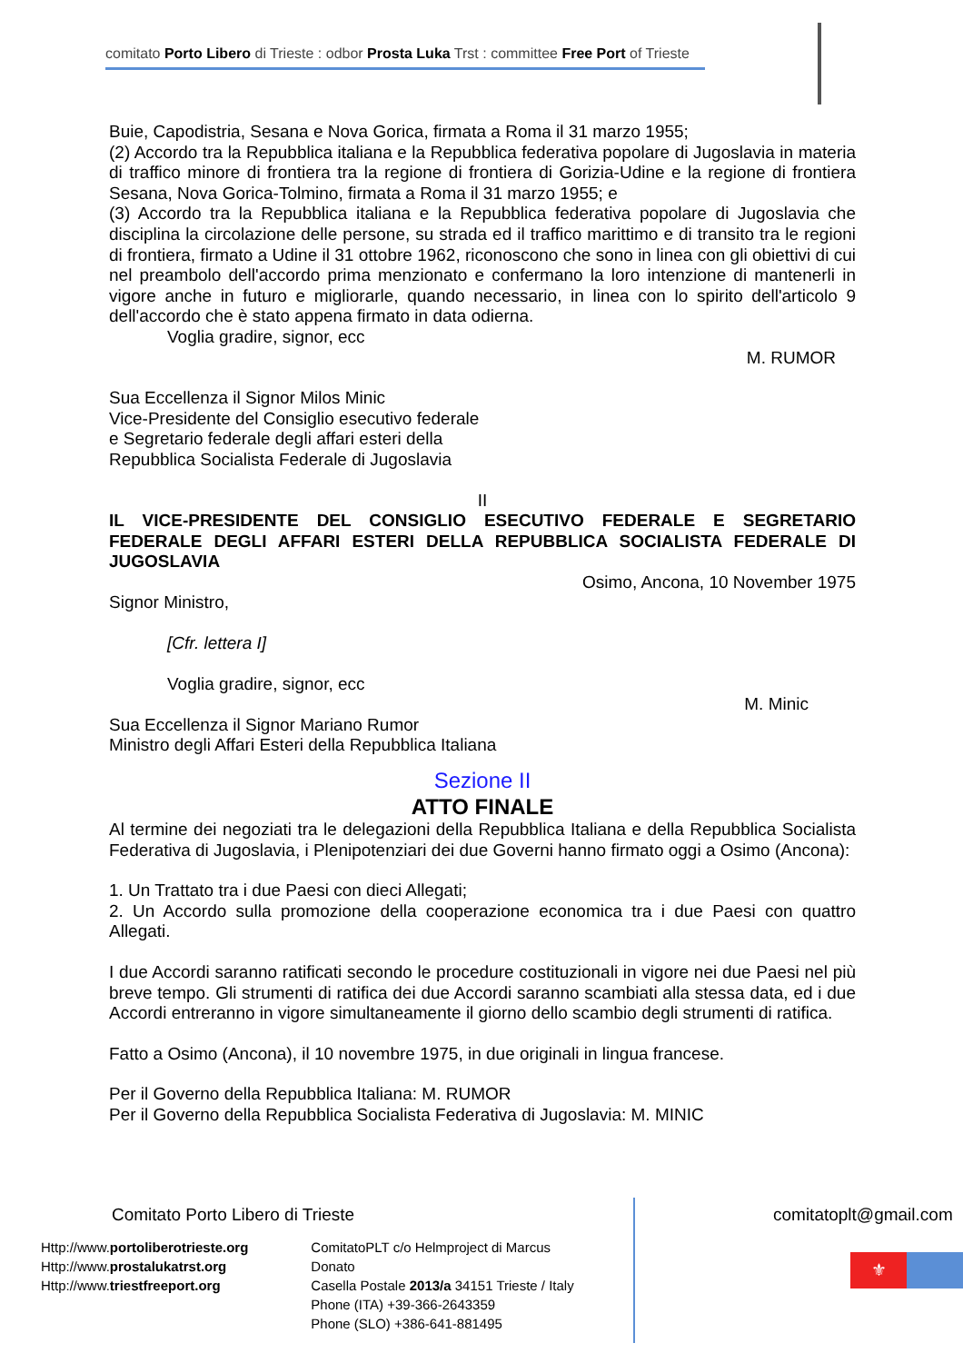comitato Porto Libero di Trieste : odbor Prosta Luka Trst : committee Free Port of Trieste
Buie, Capodistria, Sesana e Nova Gorica, firmata a Roma il 31 marzo 1955;
(2) Accordo tra la Repubblica italiana e la Repubblica federativa popolare di Jugoslavia in materia di traffico minore di frontiera tra la regione di frontiera di Gorizia-Udine e la regione di frontiera Sesana, Nova Gorica-Tolmino, firmata a Roma il 31 marzo 1955; e
(3) Accordo tra la Repubblica italiana e la Repubblica federativa popolare di Jugoslavia che disciplina la circolazione delle persone, su strada ed il traffico marittimo e di transito tra le regioni di frontiera, firmato a Udine il 31 ottobre 1962, riconoscono che sono in linea con gli obiettivi di cui nel preambolo dell'accordo prima menzionato e confermano la loro intenzione di mantenerli in vigore anche in futuro e migliorarle, quando necessario, in linea con lo spirito dell'articolo 9 dell'accordo che è stato appena firmato in data odierna.
Voglia gradire, signor, ecc
M. RUMOR
Sua Eccellenza il Signor Milos Minic
Vice-Presidente del Consiglio esecutivo federale
e Segretario federale degli affari esteri della
Repubblica Socialista Federale di Jugoslavia
II
IL VICE-PRESIDENTE DEL CONSIGLIO ESECUTIVO FEDERALE E SEGRETARIO FEDERALE DEGLI AFFARI ESTERI DELLA REPUBBLICA SOCIALISTA FEDERALE DI JUGOSLAVIA
Osimo, Ancona, 10 November 1975
Signor Ministro,
[Cfr. lettera I]
Voglia gradire, signor, ecc
M. Minic
Sua Eccellenza il Signor Mariano Rumor
Ministro degli Affari Esteri della Repubblica Italiana
Sezione II
ATTO FINALE
Al termine dei negoziati tra le delegazioni della Repubblica Italiana e della Repubblica Socialista Federativa di Jugoslavia, i Plenipotenziari dei due Governi hanno firmato oggi a Osimo (Ancona):
1. Un Trattato tra i due Paesi con dieci Allegati;
2. Un Accordo sulla promozione della cooperazione economica tra i due Paesi con quattro Allegati.
I due Accordi saranno ratificati secondo le procedure costituzionali in vigore nei due Paesi nel più breve tempo. Gli strumenti di ratifica dei due Accordi saranno scambiati alla stessa data, ed i due Accordi entreranno in vigore simultaneamente il giorno dello scambio degli strumenti di ratifica.
Fatto a Osimo (Ancona), il 10 novembre 1975, in due originali in lingua francese.
Per il Governo della Repubblica Italiana: M. RUMOR
Per il Governo della Repubblica Socialista Federativa di Jugoslavia: M. MINIC
Comitato Porto Libero di Trieste
Http://www.portoliberotrieste.org
Http://www.prostalukatrst.org
Http://www.triestfreeport.org
ComitatoPLT c/o Helmproject di Marcus Donato
Casella Postale 2013/a 34151 Trieste / Italy
Phone (ITA) +39-366-2643359
Phone (SLO) +386-641-881495
comitatoplt@gmail.com
⚜